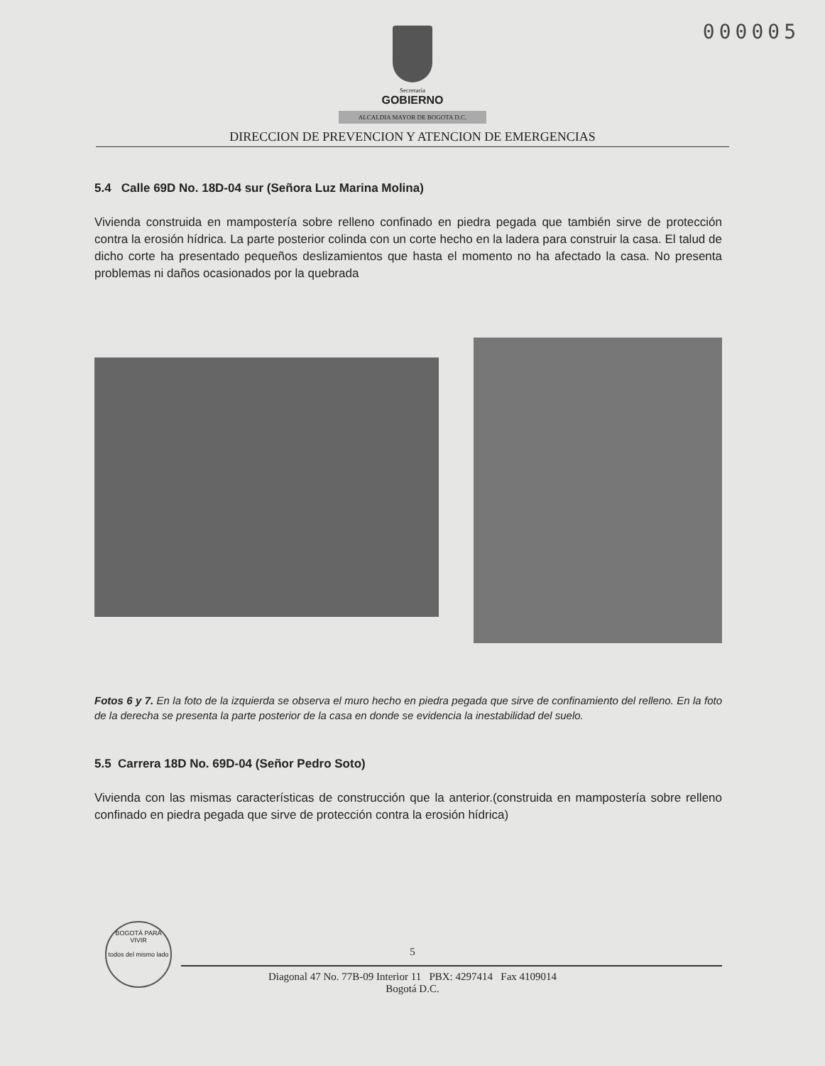000005
Secretaría
GOBIERNO
ALCALDIA MAYOR DE BOGOTA D.C.
DIRECCION DE PREVENCION Y ATENCION DE EMERGENCIAS
5.4 Calle 69D No. 18D-04 sur (Señora Luz Marina Molina)
Vivienda construida en mampostería sobre relleno confinado en piedra pegada que también sirve de protección contra la erosión hídrica. La parte posterior colinda con un corte hecho en la ladera para construir la casa. El talud de dicho corte ha presentado pequeños deslizamientos que hasta el momento no ha afectado la casa. No presenta problemas ni daños ocasionados por la quebrada
Fotos 6 y 7. En la foto de la izquierda se observa el muro hecho en piedra pegada que sirve de confinamiento del relleno. En la foto de la derecha se presenta la parte posterior de la casa en donde se evidencia la inestabilidad del suelo.
5.5 Carrera 18D No. 69D-04 (Señor Pedro Soto)
Vivienda con las mismas características de construcción que la anterior.(construida en mampostería sobre relleno confinado en piedra pegada que sirve de protección contra la erosión hídrica)
BOGOTÁ PARA VIVIR
todos del mismo lado
5
Diagonal 47 No. 77B-09 Interior 11 PBX: 4297414 Fax 4109014
Bogotá D.C.